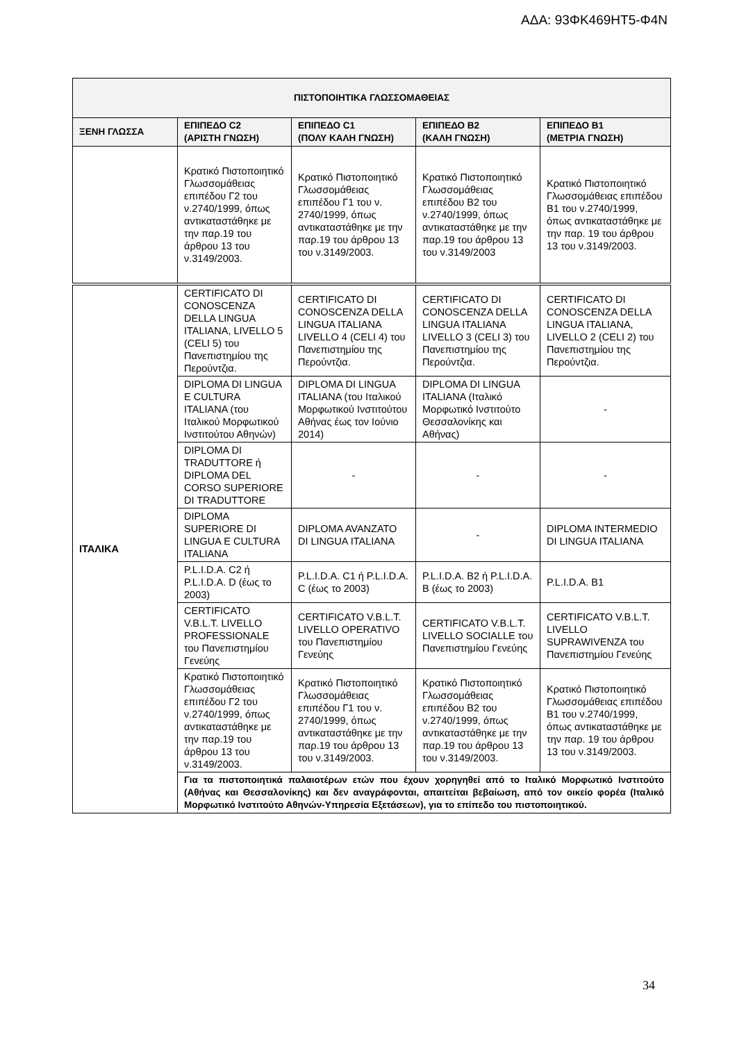ΑΔΑ: 93ΦΚ469ΗΤ5-Φ4Ν
| ΠΙΣΤΟΠΟΙΗΤΙΚΑ ΓΛΩΣΣΟΜΑΘΕΙΑΣ | | | | |
| --- | --- | --- | --- | --- |
| ΞΕΝΗ ΓΛΩΣΣΑ | ΕΠΙΠΕΔΟ C2 (ΑΡΙΣΤΗ ΓΝΩΣΗ) | ΕΠΙΠΕΔΟ C1 (ΠΟΛΥ ΚΑΛΗ ΓΝΩΣΗ) | ΕΠΙΠΕΔΟ Β2 (ΚΑΛΗ ΓΝΩΣΗ) | ΕΠΙΠΕΔΟ Β1 (ΜΕΤΡΙΑ ΓΝΩΣΗ) |
| | Κρατικό Πιστοποιητικό Γλωσσομάθειας επιπέδου Γ2 του ν.2740/1999, όπως αντικαταστάθηκε με την παρ.19 του άρθρου 13 του ν.3149/2003. | Κρατικό Πιστοποιητικό Γλωσσομάθειας επιπέδου Γ1 του ν. 2740/1999, όπως αντικαταστάθηκε με την παρ.19 του άρθρου 13 του ν.3149/2003. | Κρατικό Πιστοποιητικό Γλωσσομάθειας επιπέδου Β2 του ν.2740/1999, όπως αντικαταστάθηκε με την παρ.19 του άρθρου 13 του ν.3149/2003 | Κρατικό Πιστοποιητικό Γλωσσομάθειας επιπέδου Β1 του ν.2740/1999, όπως αντικαταστάθηκε με την παρ. 19 του άρθρου 13 του ν.3149/2003. |
| ΙΤΑΛΙΚΑ | CERTIFICATO DI CONOSCENZA DELLA LINGUA ITALIANA, LIVELLO 5 (CELI 5) του Πανεπιστημίου της Περούντζια. | CERTIFICATO DI CONOSCENZA DELLA LINGUA ITALIANA LIVELLO 4 (CELI 4) του Πανεπιστημίου της Περούντζια. | CERTIFICATO DI CONOSCENZA DELLA LINGUA ITALIANA LIVELLO 3 (CELI 3) του Πανεπιστημίου της Περούντζια. | CERTIFICATO DI CONOSCENZA DELLA LINGUA ITALIANA, LIVELLO 2 (CELI 2) του Πανεπιστημίου της Περούντζια. |
| | DIPLOMA DI LINGUA E CULTURA ITALIANA (του Ιταλικού Μορφωτικού Ινστιτούτου Αθηνών) | DIPLOMA DI LINGUA ITALIANA (του Ιταλικού Μορφωτικού Ινστιτούτου Αθήνας έως τον Ιούνιο 2014) | DIPLOMA DI LINGUA ITALIANA (Ιταλικό Μορφωτικό Ινστιτούτο Θεσσαλονίκης και Αθήνας) | - |
| | DIPLOMA DI TRADUTTORE ή DIPLOMA DEL CORSO SUPERIORE DI TRADUTTORE | - | - | - |
| | DIPLOMA SUPERIORE DI LINGUA E CULTURA ITALIANA | DIPLOMA AVANZATO DI LINGUA ITALIANA | - | DIPLOMA INTERMEDIO DI LINGUA ITALIANA |
| | P.L.I.D.A. C2 ή P.L.I.D.A. D (έως το 2003) | P.L.I.D.A. C1 ή P.L.I.D.A. C (έως το 2003) | P.L.I.D.A. B2 ή P.L.I.D.A. B (έως το 2003) | P.L.I.D.A. B1 |
| | CERTIFICATO V.B.L.T. LIVELLO PROFESSIONALE του Πανεπιστημίου Γενεύης | CERTIFICATO V.B.L.T. LIVELLO OPERATIVO του Πανεπιστημίου Γενεύης | CERTIFICATO V.B.L.T. LIVELLO SOCIALLE του Πανεπιστημίου Γενεύης | CERTIFICATO V.B.L.T. LIVELLO SUPRAWIVENZA του Πανεπιστημίου Γενεύης |
| | Κρατικό Πιστοποιητικό Γλωσσομάθειας επιπέδου Γ2 του ν.2740/1999, όπως αντικαταστάθηκε με την παρ.19 του άρθρου 13 του ν.3149/2003. | Κρατικό Πιστοποιητικό Γλωσσομάθειας επιπέδου Γ1 του ν. 2740/1999, όπως αντικαταστάθηκε με την παρ.19 του άρθρου 13 του ν.3149/2003. | Κρατικό Πιστοποιητικό Γλωσσομάθειας επιπέδου Β2 του ν.2740/1999, όπως αντικαταστάθηκε με την παρ.19 του άρθρου 13 του ν.3149/2003. | Κρατικό Πιστοποιητικό Γλωσσομάθειας επιπέδου Β1 του ν.2740/1999, όπως αντικαταστάθηκε με την παρ. 19 του άρθρου 13 του ν.3149/2003. |
| | Για τα πιστοποιητικά παλαιοτέρων ετών που έχουν χορηγηθεί από το Ιταλικό Μορφωτικό Ινστιτούτο (Αθήνας και Θεσσαλονίκης) και δεν αναγράφονται, απαιτείται βεβαίωση, από τον οικείο φορέα (Ιταλικό Μορφωτικό Ινστιτούτο Αθηνών-Υπηρεσία Εξετάσεων), για το επίπεδο του πιστοποιητικού. | | | |
34